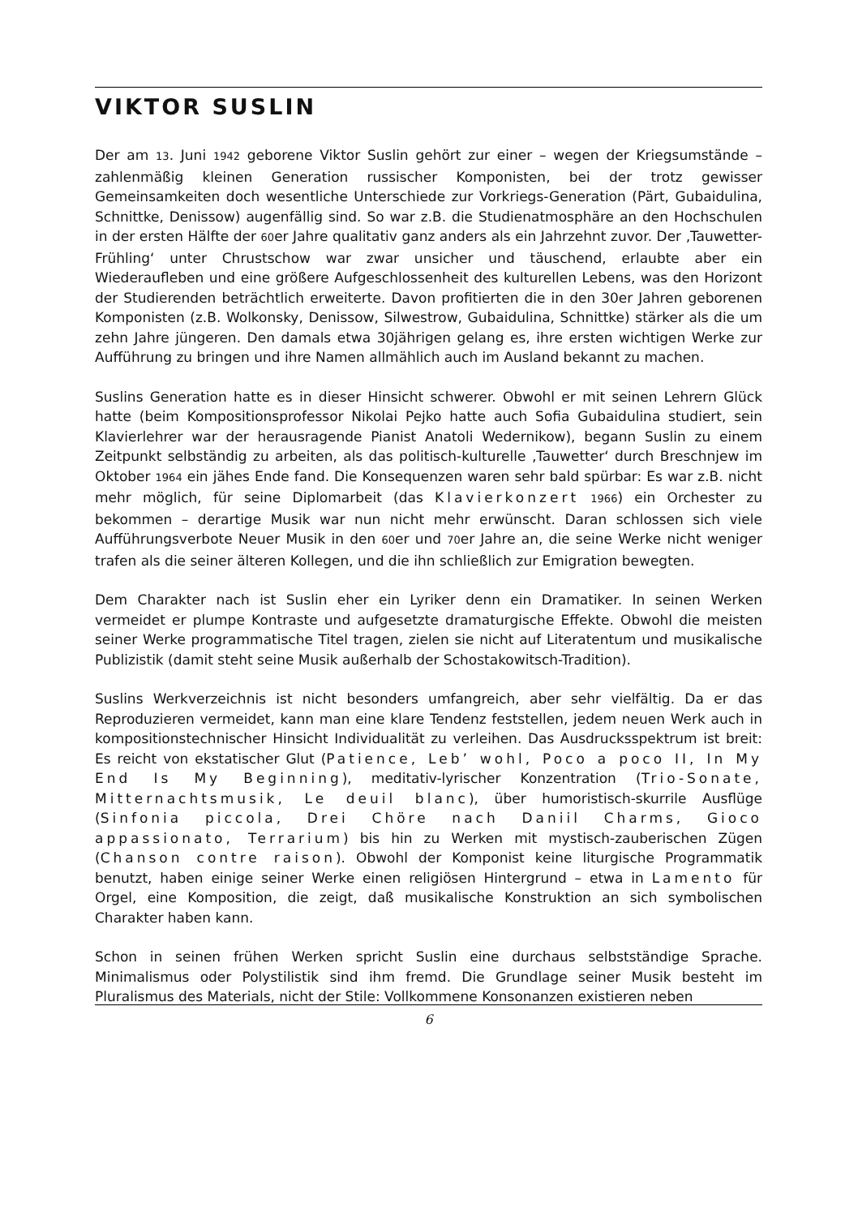VIKTOR SUSLIN
Der am 13. Juni 1942 geborene Viktor Suslin gehört zur einer – wegen der Kriegsumstände – zahlenmäßig kleinen Generation russischer Komponisten, bei der trotz gewisser Gemeinsamkeiten doch wesentliche Unterschiede zur Vorkriegs-Generation (Pärt, Gubaidulina, Schnittke, Denissow) augenfällig sind. So war z.B. die Studienatmosphäre an den Hochschulen in der ersten Hälfte der 60er Jahre qualitativ ganz anders als ein Jahrzehnt zuvor. Der ‚Tauwetter-Frühling‘ unter Chrustschow war zwar unsicher und täuschend, erlaubte aber ein Wiederaufleben und eine größere Aufgeschlossenheit des kulturellen Lebens, was den Horizont der Studierenden beträchtlich erweiterte. Davon profitierten die in den 30er Jahren geborenen Komponisten (z.B. Wolkonsky, Denissow, Silwestrow, Gubaidulina, Schnittke) stärker als die um zehn Jahre jüngeren. Den damals etwa 30jährigen gelang es, ihre ersten wichtigen Werke zur Aufführung zu bringen und ihre Namen allmählich auch im Ausland bekannt zu machen.
Suslins Generation hatte es in dieser Hinsicht schwerer. Obwohl er mit seinen Lehrern Glück hatte (beim Kompositionsprofessor Nikolai Pejko hatte auch Sofia Gubaidulina studiert, sein Klavierlehrer war der herausragende Pianist Anatoli Wedernikow), begann Suslin zu einem Zeitpunkt selbständig zu arbeiten, als das politisch-kulturelle ‚Tauwetter‘ durch Breschnjew im Oktober 1964 ein jähes Ende fand. Die Konsequenzen waren sehr bald spürbar: Es war z.B. nicht mehr möglich, für seine Diplomarbeit (das Klavierkonzert 1966) ein Orchester zu bekommen – derartige Musik war nun nicht mehr erwünscht. Daran schlossen sich viele Aufführungsverbote Neuer Musik in den 60er und 70er Jahre an, die seine Werke nicht weniger trafen als die seiner älteren Kollegen, und die ihn schließlich zur Emigration bewegten.
Dem Charakter nach ist Suslin eher ein Lyriker denn ein Dramatiker. In seinen Werken vermeidet er plumpe Kontraste und aufgesetzte dramaturgische Effekte. Obwohl die meisten seiner Werke programmatische Titel tragen, zielen sie nicht auf Literatentum und musikalische Publizistik (damit steht seine Musik außerhalb der Schostakowitsch-Tradition).
Suslins Werkverzeichnis ist nicht besonders umfangreich, aber sehr vielfältig. Da er das Reproduzieren vermeidet, kann man eine klare Tendenz feststellen, jedem neuen Werk auch in kompositionstechnischer Hinsicht Individualität zu verleihen. Das Ausdrucksspektrum ist breit: Es reicht von ekstatischer Glut (Patience, Leb’ wohl, Poco a poco II, In My End Is My Beginning), meditativ-lyrischer Konzentration (Trio-Sonate, Mitternachtsmusik, Le deuil blanc), über humoristisch-skurrile Ausflüge (Sinfonia piccola, Drei Chöre nach Daniil Charms, Gioco appassionato, Terrarium) bis hin zu Werken mit mystisch-zauberischen Zügen (Chanson contre raison). Obwohl der Komponist keine liturgische Programmatik benutzt, haben einige seiner Werke einen religiösen Hintergrund – etwa in Lamento für Orgel, eine Komposition, die zeigt, daß musikalische Konstruktion an sich symbolischen Charakter haben kann.
Schon in seinen frühen Werken spricht Suslin eine durchaus selbstständige Sprache. Minimalismus oder Polystilistik sind ihm fremd. Die Grundlage seiner Musik besteht im Pluralismus des Materials, nicht der Stile: Vollkommene Konsonanzen existieren neben
6